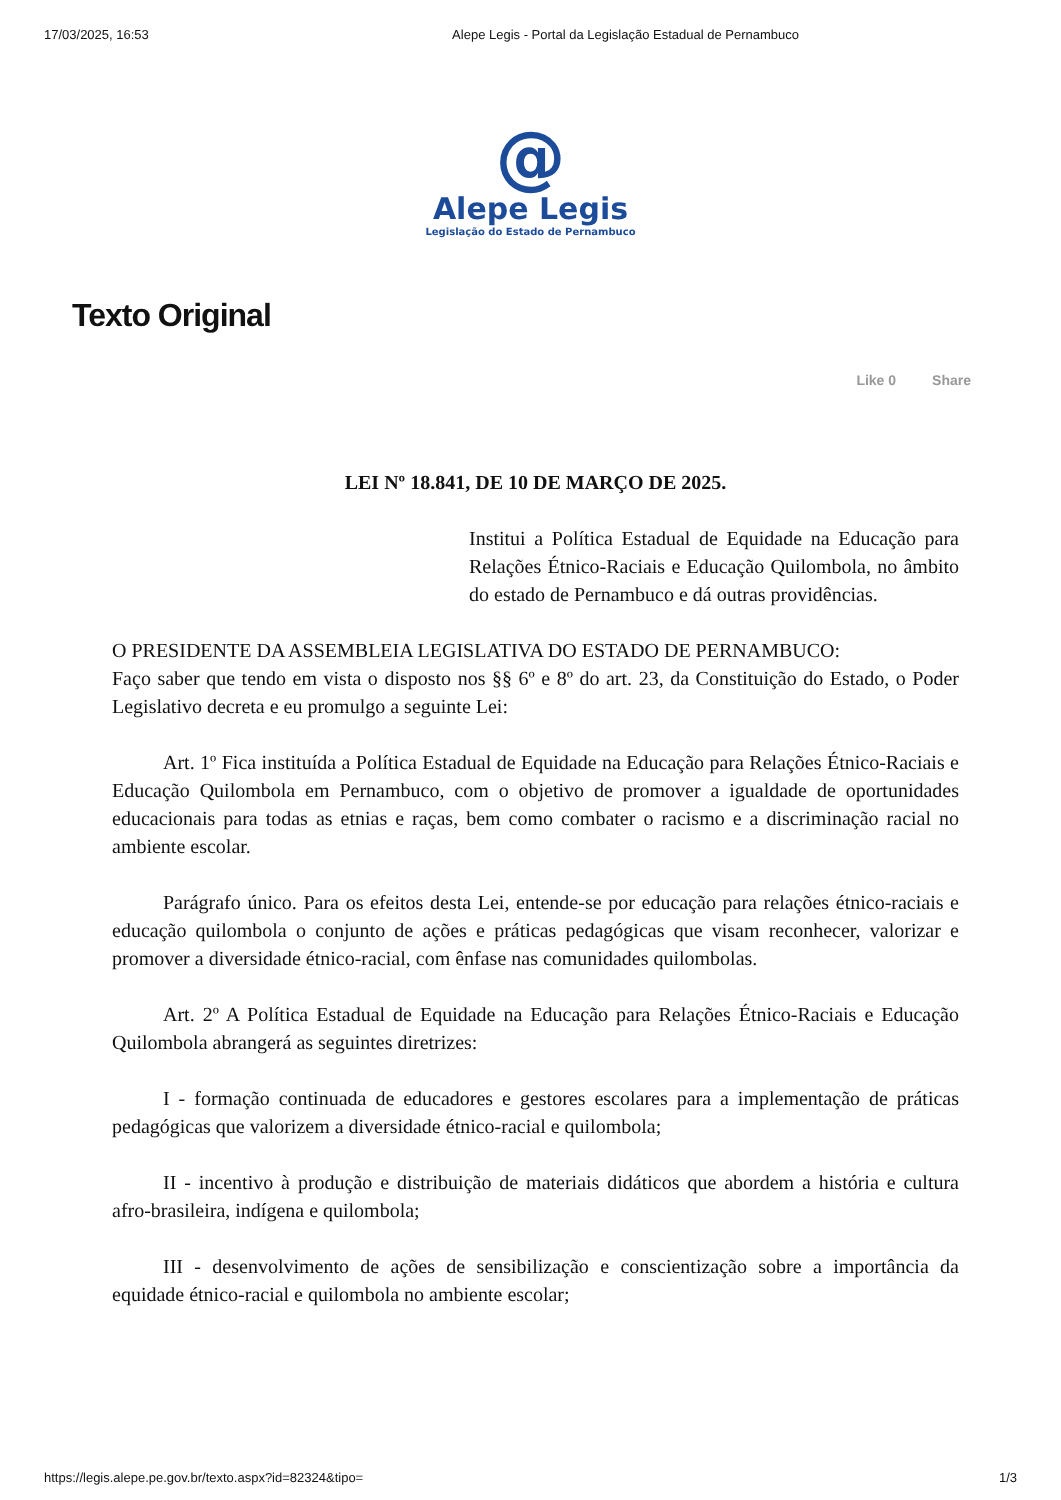17/03/2025, 16:53 Alepe Legis - Portal da Legislação Estadual de Pernambuco
@
Alepe Legis
Legislação do Estado de Pernambuco
Texto Original
Like 0 Share
LEI Nº 18.841, DE 10 DE MARÇO DE 2025.
Institui a Política Estadual de Equidade na Educação para Relações Étnico-Raciais e Educação Quilombola, no âmbito do estado de Pernambuco e dá outras providências.
O PRESIDENTE DA ASSEMBLEIA LEGISLATIVA DO ESTADO DE PERNAMBUCO:
Faço saber que tendo em vista o disposto nos §§ 6º e 8º do art. 23, da Constituição do Estado, o Poder Legislativo decreta e eu promulgo a seguinte Lei:
Art. 1º Fica instituída a Política Estadual de Equidade na Educação para Relações Étnico-Raciais e Educação Quilombola em Pernambuco, com o objetivo de promover a igualdade de oportunidades educacionais para todas as etnias e raças, bem como combater o racismo e a discriminação racial no ambiente escolar.
Parágrafo único. Para os efeitos desta Lei, entende-se por educação para relações étnico-raciais e educação quilombola o conjunto de ações e práticas pedagógicas que visam reconhecer, valorizar e promover a diversidade étnico-racial, com ênfase nas comunidades quilombolas.
Art. 2º A Política Estadual de Equidade na Educação para Relações Étnico-Raciais e Educação Quilombola abrangerá as seguintes diretrizes:
I - formação continuada de educadores e gestores escolares para a implementação de práticas pedagógicas que valorizem a diversidade étnico-racial e quilombola;
II - incentivo à produção e distribuição de materiais didáticos que abordem a história e cultura afro-brasileira, indígena e quilombola;
III - desenvolvimento de ações de sensibilização e conscientização sobre a importância da equidade étnico-racial e quilombola no ambiente escolar;
https://legis.alepe.pe.gov.br/texto.aspx?id=82324&tipo= 1/3